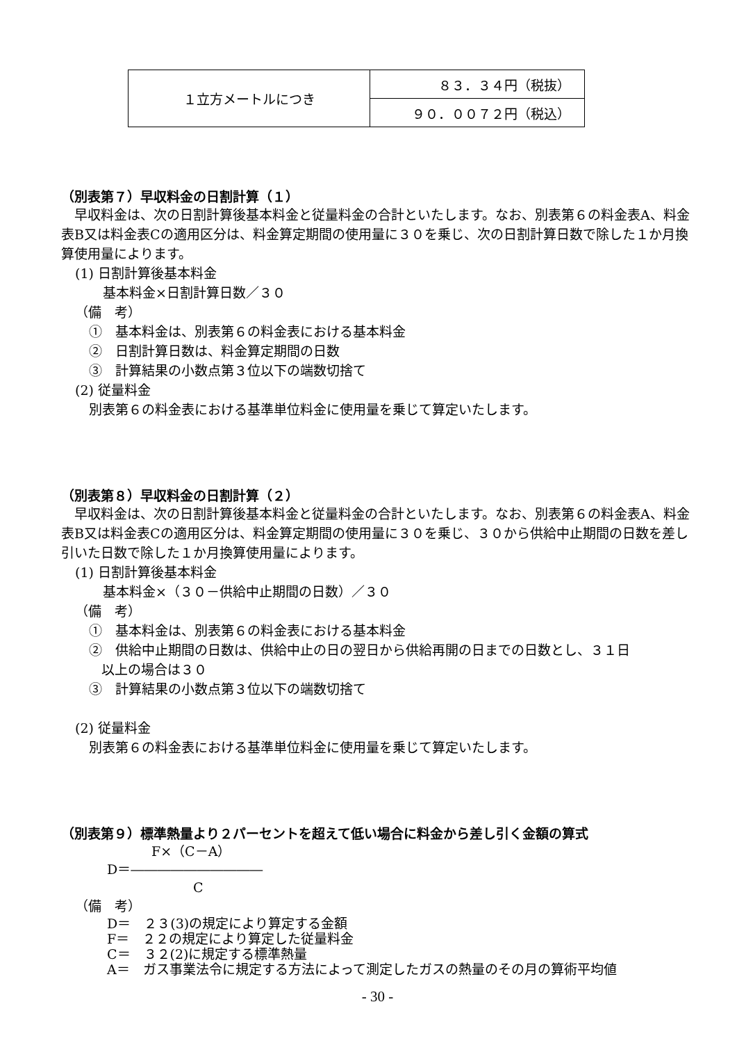| １立方メートルにつき | ８３．３４円（税抜） |
| | ９０．００７２円（税込） |
（別表第７）早収料金の日割計算（１）
早収料金は、次の日割計算後基本料金と従量料金の合計といたします。なお、別表第６の料金表A、料金表B又は料金表Cの適用区分は、料金算定期間の使用量に３０を乗じ、次の日割計算日数で除した１か月換算使用量によります。
(1) 日割計算後基本料金
基本料金×日割計算日数／３０
（備　考）
①　基本料金は、別表第６の料金表における基本料金
②　日割計算日数は、料金算定期間の日数
③　計算結果の小数点第３位以下の端数切捨て
(2) 従量料金
別表第６の料金表における基準単位料金に使用量を乗じて算定いたします。
（別表第８）早収料金の日割計算（２）
早収料金は、次の日割計算後基本料金と従量料金の合計といたします。なお、別表第６の料金表A、料金表B又は料金表Cの適用区分は、料金算定期間の使用量に３０を乗じ、３０から供給中止期間の日数を差し引いた日数で除した１か月換算使用量によります。
(1) 日割計算後基本料金
基本料金×（３０－供給中止期間の日数）／３０
（備　考）
①　基本料金は、別表第６の料金表における基本料金
②　供給中止期間の日数は、供給中止の日の翌日から供給再開の日までの日数とし、３１日
以上の場合は３０
③　計算結果の小数点第３位以下の端数切捨て
(2) 従量料金
別表第６の料金表における基準単位料金に使用量を乗じて算定いたします。
（別表第９）標準熱量より２パーセントを超えて低い場合に料金から差し引く金額の算式
F×（C－A）
D＝――――――――――
C
（備　考）
D＝　２３(3)の規定により算定する金額
F＝　２２の規定により算定した従量料金
C＝　３２(2)に規定する標準熱量
A＝　ガス事業法令に規定する方法によって測定したガスの熱量のその月の算術平均値
- 30 -